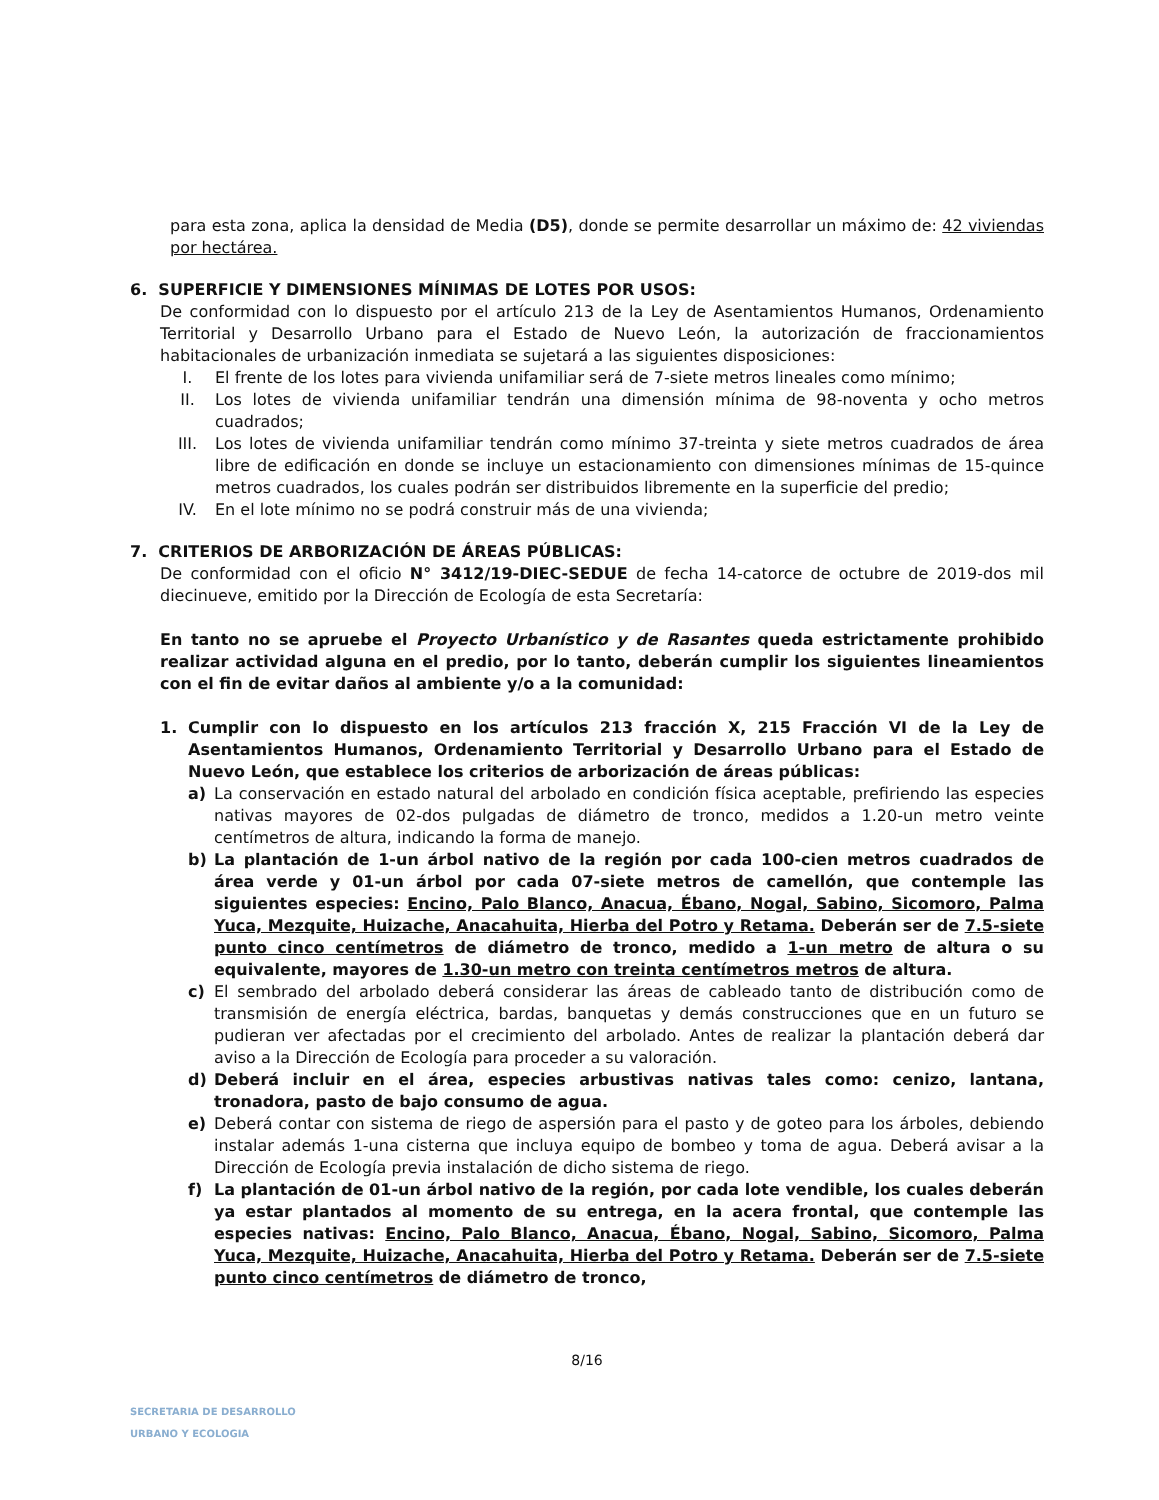para esta zona, aplica la densidad de Media (D5), donde se permite desarrollar un máximo de: 42 viviendas por hectárea.
6. SUPERFICIE Y DIMENSIONES MÍNIMAS DE LOTES POR USOS:
De conformidad con lo dispuesto por el artículo 213 de la Ley de Asentamientos Humanos, Ordenamiento Territorial y Desarrollo Urbano para el Estado de Nuevo León, la autorización de fraccionamientos habitacionales de urbanización inmediata se sujetará a las siguientes disposiciones:
I. El frente de los lotes para vivienda unifamiliar será de 7-siete metros lineales como mínimo;
II. Los lotes de vivienda unifamiliar tendrán una dimensión mínima de 98-noventa y ocho metros cuadrados;
III. Los lotes de vivienda unifamiliar tendrán como mínimo 37-treinta y siete metros cuadrados de área libre de edificación en donde se incluye un estacionamiento con dimensiones mínimas de 15-quince metros cuadrados, los cuales podrán ser distribuidos libremente en la superficie del predio;
IV. En el lote mínimo no se podrá construir más de una vivienda;
7. CRITERIOS DE ARBORIZACIÓN DE ÁREAS PÚBLICAS:
De conformidad con el oficio N° 3412/19-DIEC-SEDUE de fecha 14-catorce de octubre de 2019-dos mil diecinueve, emitido por la Dirección de Ecología de esta Secretaría:
En tanto no se apruebe el Proyecto Urbanístico y de Rasantes queda estrictamente prohibido realizar actividad alguna en el predio, por lo tanto, deberán cumplir los siguientes lineamientos con el fin de evitar daños al ambiente y/o a la comunidad:
1. Cumplir con lo dispuesto en los artículos 213 fracción X, 215 Fracción VI de la Ley de Asentamientos Humanos, Ordenamiento Territorial y Desarrollo Urbano para el Estado de Nuevo León, que establece los criterios de arborización de áreas públicas:
a) La conservación en estado natural del arbolado en condición física aceptable, prefiriendo las especies nativas mayores de 02-dos pulgadas de diámetro de tronco, medidos a 1.20-un metro veinte centímetros de altura, indicando la forma de manejo.
b) La plantación de 1-un árbol nativo de la región por cada 100-cien metros cuadrados de área verde y 01-un árbol por cada 07-siete metros de camellón, que contemple las siguientes especies: Encino, Palo Blanco, Anacua, Ébano, Nogal, Sabino, Sicomoro, Palma Yuca, Mezquite, Huizache, Anacahuita, Hierba del Potro y Retama. Deberán ser de 7.5-siete punto cinco centímetros de diámetro de tronco, medido a 1-un metro de altura o su equivalente, mayores de 1.30-un metro con treinta centímetros metros de altura.
c) El sembrado del arbolado deberá considerar las áreas de cableado tanto de distribución como de transmisión de energía eléctrica, bardas, banquetas y demás construcciones que en un futuro se pudieran ver afectadas por el crecimiento del arbolado. Antes de realizar la plantación deberá dar aviso a la Dirección de Ecología para proceder a su valoración.
d) Deberá incluir en el área, especies arbustivas nativas tales como: cenizo, lantana, tronadora, pasto de bajo consumo de agua.
e) Deberá contar con sistema de riego de aspersión para el pasto y de goteo para los árboles, debiendo instalar además 1-una cisterna que incluya equipo de bombeo y toma de agua. Deberá avisar a la Dirección de Ecología previa instalación de dicho sistema de riego.
f) La plantación de 01-un árbol nativo de la región, por cada lote vendible, los cuales deberán ya estar plantados al momento de su entrega, en la acera frontal, que contemple las especies nativas: Encino, Palo Blanco, Anacua, Ébano, Nogal, Sabino, Sicomoro, Palma Yuca, Mezquite, Huizache, Anacahuita, Hierba del Potro y Retama. Deberán ser de 7.5-siete punto cinco centímetros de diámetro de tronco,
8/16
SECRETARIA DE DESARROLLO
URBANO Y ECOLOGIA